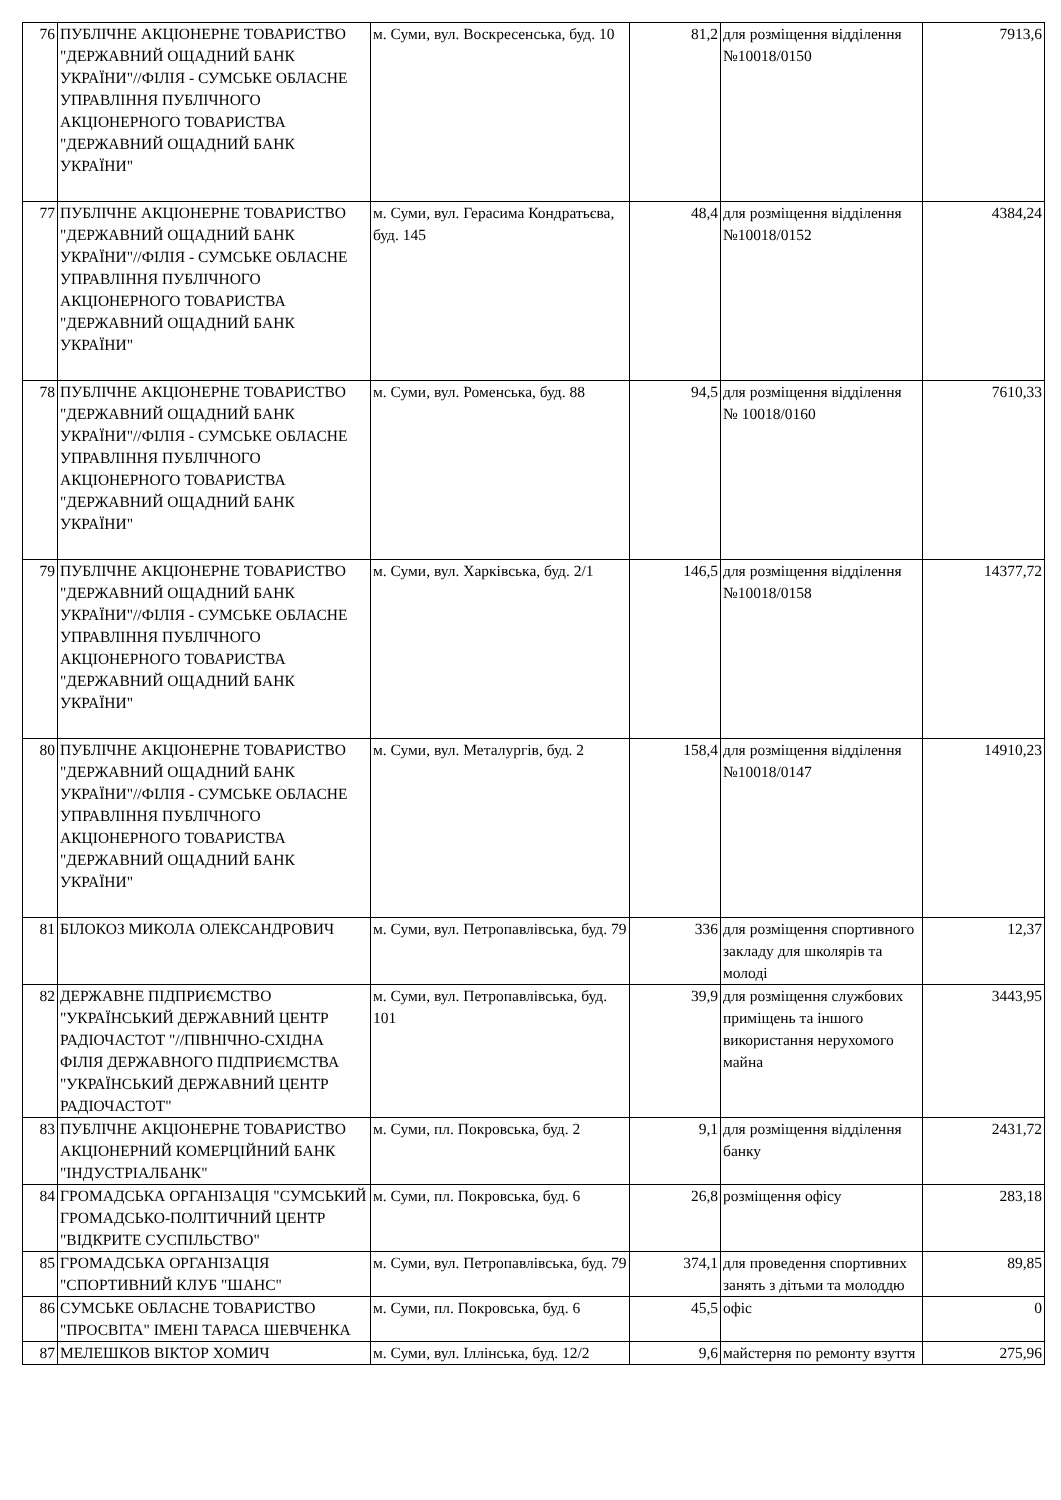| 76 | ПУБЛІЧНЕ АКЦІОНЕРНЕ ТОВАРИСТВО "ДЕРЖАВНИЙ ОЩАДНИЙ БАНК УКРАЇНИ"//ФІЛІЯ - СУМСЬКЕ ОБЛАСНЕ УПРАВЛІННЯ ПУБЛІЧНОГО АКЦІОНЕРНОГО ТОВАРИСТВА "ДЕРЖАВНИЙ ОЩАДНИЙ БАНК УКРАЇНИ" | м. Суми, вул. Воскресенська, буд. 10 | 81,2 | для розміщення відділення №10018/0150 | 7913,6 |
| 77 | ПУБЛІЧНЕ АКЦІОНЕРНЕ ТОВАРИСТВО "ДЕРЖАВНИЙ ОЩАДНИЙ БАНК УКРАЇНИ"//ФІЛІЯ - СУМСЬКЕ ОБЛАСНЕ УПРАВЛІННЯ ПУБЛІЧНОГО АКЦІОНЕРНОГО ТОВАРИСТВА "ДЕРЖАВНИЙ ОЩАДНИЙ БАНК УКРАЇНИ" | м. Суми, вул. Герасима Кондратьєва, буд. 145 | 48,4 | для розміщення відділення №10018/0152 | 4384,24 |
| 78 | ПУБЛІЧНЕ АКЦІОНЕРНЕ ТОВАРИСТВО "ДЕРЖАВНИЙ ОЩАДНИЙ БАНК УКРАЇНИ"//ФІЛІЯ - СУМСЬКЕ ОБЛАСНЕ УПРАВЛІННЯ ПУБЛІЧНОГО АКЦІОНЕРНОГО ТОВАРИСТВА "ДЕРЖАВНИЙ ОЩАДНИЙ БАНК УКРАЇНИ" | м. Суми, вул. Роменська, буд. 88 | 94,5 | для розміщення відділення № 10018/0160 | 7610,33 |
| 79 | ПУБЛІЧНЕ АКЦІОНЕРНЕ ТОВАРИСТВО "ДЕРЖАВНИЙ ОЩАДНИЙ БАНК УКРАЇНИ"//ФІЛІЯ - СУМСЬКЕ ОБЛАСНЕ УПРАВЛІННЯ ПУБЛІЧНОГО АКЦІОНЕРНОГО ТОВАРИСТВА "ДЕРЖАВНИЙ ОЩАДНИЙ БАНК УКРАЇНИ" | м. Суми, вул. Харківська, буд. 2/1 | 146,5 | для розміщення відділення №10018/0158 | 14377,72 |
| 80 | ПУБЛІЧНЕ АКЦІОНЕРНЕ ТОВАРИСТВО "ДЕРЖАВНИЙ ОЩАДНИЙ БАНК УКРАЇНИ"//ФІЛІЯ - СУМСЬКЕ ОБЛАСНЕ УПРАВЛІННЯ ПУБЛІЧНОГО АКЦІОНЕРНОГО ТОВАРИСТВА "ДЕРЖАВНИЙ ОЩАДНИЙ БАНК УКРАЇНИ" | м. Суми, вул. Металургів, буд. 2 | 158,4 | для розміщення відділення №10018/0147 | 14910,23 |
| 81 | БІЛОКОЗ МИКОЛА ОЛЕКСАНДРОВИЧ | м. Суми, вул. Петропавлівська, буд. 79 | 336 | для розміщення спортивного закладу для школярів та молоді | 12,37 |
| 82 | ДЕРЖАВНЕ ПІДПРИЄМСТВО "УКРАЇНСЬКИЙ ДЕРЖАВНИЙ ЦЕНТР РАДІОЧАСТОТ "//ПІВНІЧНО-СХІДНА ФІЛІЯ ДЕРЖАВНОГО ПІДПРИЄМСТВА "УКРАЇНСЬКИЙ ДЕРЖАВНИЙ ЦЕНТР РАДІОЧАСТОТ" | м. Суми, вул. Петропавлівська, буд. 101 | 39,9 | для розміщення службових приміщень та іншого використання нерухомого майна | 3443,95 |
| 83 | ПУБЛІЧНЕ АКЦІОНЕРНЕ ТОВАРИСТВО АКЦІОНЕРНИЙ КОМЕРЦІЙНИЙ БАНК "ІНДУСТРІАЛБАНК" | м. Суми, пл. Покровська, буд. 2 | 9,1 | для розміщення відділення банку | 2431,72 |
| 84 | ГРОМАДСЬКА ОРГАНІЗАЦІЯ "СУМСЬКИЙ ГРОМАДСЬКО-ПОЛІТИЧНИЙ ЦЕНТР "ВІДКРИТЕ СУСПІЛЬСТВО" | м. Суми, пл. Покровська, буд. 6 | 26,8 | розміщення офісу | 283,18 |
| 85 | ГРОМАДСЬКА ОРГАНІЗАЦІЯ "СПОРТИВНИЙ КЛУБ "ШАНС" | м. Суми, вул. Петропавлівська, буд. 79 | 374,1 | для проведення спортивних занять з дітьми та молоддю | 89,85 |
| 86 | СУМСЬКЕ ОБЛАСНЕ ТОВАРИСТВО "ПРОСВІТА" ІМЕНІ ТАРАСА ШЕВЧЕНКА | м. Суми, пл. Покровська, буд. 6 | 45,5 | офіс | 0 |
| 87 | МЕЛЕШКОВ ВІКТОР ХОМИЧ | м. Суми, вул. Іллінська, буд. 12/2 | 9,6 | майстерня по ремонту взуття | 275,96 |